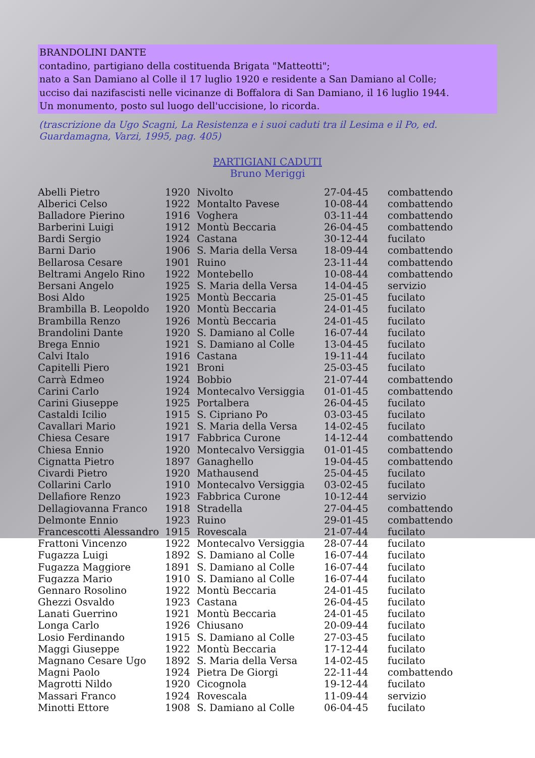BRANDOLINI DANTE
contadino, partigiano della costituenda Brigata "Matteotti";
nato a San Damiano al Colle il 17 luglio 1920 e residente a San Damiano al Colle;
ucciso dai nazifascisti nelle vicinanze di Boffalora di San Damiano, il 16 luglio 1944.
Un monumento, posto sul luogo dell'uccisione, lo ricorda.
(trascrizione da Ugo Scagni, La Resistenza e i suoi caduti tra il Lesima e il Po, ed. Guardamagna, Varzi, 1995, pag. 405)
PARTIGIANI CADUTI
Bruno Meriggi
| Abelli Pietro | 1920 | Nivolto | 27-04-45 | combattendo |
| Alberici Celso | 1922 | Montalto Pavese | 10-08-44 | combattendo |
| Balladore Pierino | 1916 | Voghera | 03-11-44 | combattendo |
| Barberini Luigi | 1912 | Montù Beccaria | 26-04-45 | combattendo |
| Bardi Sergio | 1924 | Castana | 30-12-44 | fucilato |
| Barni Dario | 1906 | S. Maria della Versa | 18-09-44 | combattendo |
| Bellarosa Cesare | 1901 | Ruino | 23-11-44 | combattendo |
| Beltrami Angelo Rino | 1922 | Montebello | 10-08-44 | combattendo |
| Bersani Angelo | 1925 | S. Maria della Versa | 14-04-45 | servizio |
| Bosi Aldo | 1925 | Montù Beccaria | 25-01-45 | fucilato |
| Brambilla B. Leopoldo | 1920 | Montù Beccaria | 24-01-45 | fucilato |
| Brambilla Renzo | 1926 | Montù Beccaria | 24-01-45 | fucilato |
| Brandolini Dante | 1920 | S. Damiano al Colle | 16-07-44 | fucilato |
| Brega Ennio | 1921 | S. Damiano al Colle | 13-04-45 | fucilato |
| Calvi Italo | 1916 | Castana | 19-11-44 | fucilato |
| Capitelli Piero | 1921 | Broni | 25-03-45 | fucilato |
| Carrà Edmeo | 1924 | Bobbio | 21-07-44 | combattendo |
| Carini Carlo | 1924 | Montecalvo Versiggia | 01-01-45 | combattendo |
| Carini Giuseppe | 1925 | Portalbera | 26-04-45 | fucilato |
| Castaldi Icilio | 1915 | S. Cipriano Po | 03-03-45 | fucilato |
| Cavallari Mario | 1921 | S. Maria della Versa | 14-02-45 | fucilato |
| Chiesa Cesare | 1917 | Fabbrica Curone | 14-12-44 | combattendo |
| Chiesa Ennio | 1920 | Montecalvo Versiggia | 01-01-45 | combattendo |
| Cignatta Pietro | 1897 | Ganaghello | 19-04-45 | combattendo |
| Civardi Pietro | 1920 | Mathausend | 25-04-45 | fucilato |
| Collarini Carlo | 1910 | Montecalvo Versiggia | 03-02-45 | fucilato |
| Dellafiore Renzo | 1923 | Fabbrica Curone | 10-12-44 | servizio |
| Dellagiovanna Franco | 1918 | Stradella | 27-04-45 | combattendo |
| Delmonte Ennio | 1923 | Ruino | 29-01-45 | combattendo |
| Francescotti Alessandro | 1915 | Rovescala | 21-07-44 | fucilato |
| Frattoni Vincenzo | 1922 | Montecalvo Versiggia | 28-07-44 | fucilato |
| Fugazza Luigi | 1892 | S. Damiano al Colle | 16-07-44 | fucilato |
| Fugazza Maggiore | 1891 | S. Damiano al Colle | 16-07-44 | fucilato |
| Fugazza Mario | 1910 | S. Damiano al Colle | 16-07-44 | fucilato |
| Gennaro Rosolino | 1922 | Montù Beccaria | 24-01-45 | fucilato |
| Ghezzi Osvaldo | 1923 | Castana | 26-04-45 | fucilato |
| Lanati Guerrino | 1921 | Montù Beccaria | 24-01-45 | fucilato |
| Longa Carlo | 1926 | Chiusano | 20-09-44 | fucilato |
| Losio Ferdinando | 1915 | S. Damiano al Colle | 27-03-45 | fucilato |
| Maggi Giuseppe | 1922 | Montù Beccaria | 17-12-44 | fucilato |
| Magnano Cesare Ugo | 1892 | S. Maria della Versa | 14-02-45 | fucilato |
| Magni Paolo | 1924 | Pietra De Giorgi | 22-11-44 | combattendo |
| Magrotti Nildo | 1920 | Cicognola | 19-12-44 | fucilato |
| Massari Franco | 1924 | Rovescala | 11-09-44 | servizio |
| Minotti Ettore | 1908 | S. Damiano al Colle | 06-04-45 | fucilato |